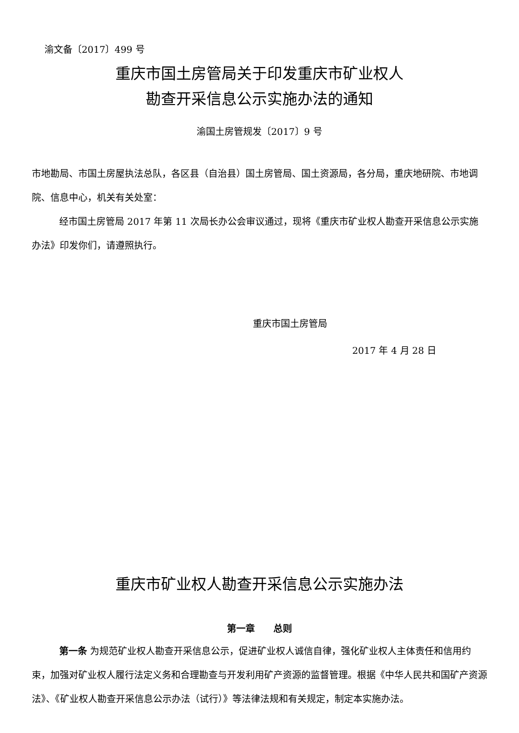渝文备〔2017〕499 号
重庆市国土房管局关于印发重庆市矿业权人
勘查开采信息公示实施办法的通知
渝国土房管规发〔2017〕9 号
市地勘局、市国土房屋执法总队，各区县（自治县）国土房管局、国土资源局，各分局，重庆地研院、市地调院、信息中心，机关有关处室：
经市国土房管局 2017 年第 11 次局长办公会审议通过，现将《重庆市矿业权人勘查开采信息公示实施办法》印发你们，请遵照执行。
重庆市国土房管局
2017 年 4 月 28 日
重庆市矿业权人勘查开采信息公示实施办法
第一章　　总则
第一条 为规范矿业权人勘查开采信息公示，促进矿业权人诚信自律，强化矿业权人主体责任和信用约束，加强对矿业权人履行法定义务和合理勘查与开发利用矿产资源的监督管理。根据《中华人民共和国矿产资源法》、《矿业权人勘查开采信息公示办法（试行）》等法律法规和有关规定，制定本实施办法。